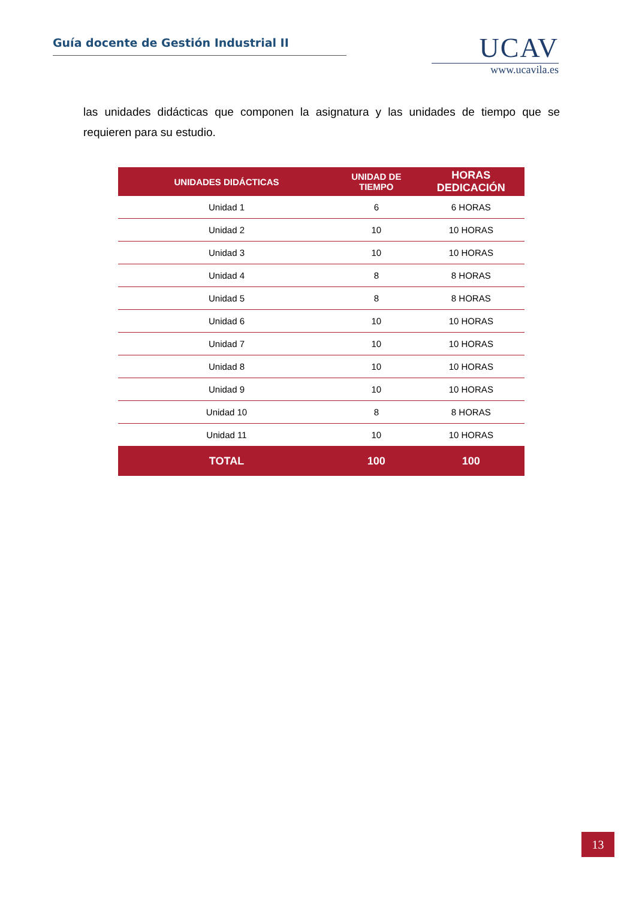Guía docente de Gestión Industrial II
UCAV
www.ucavila.es
las unidades didácticas que componen la asignatura y las unidades de tiempo que se requieren para su estudio.
| UNIDADES DIDÁCTICAS | UNIDAD DE TIEMPO | HORAS DEDICACIÓN |
| --- | --- | --- |
| Unidad 1 | 6 | 6 HORAS |
| Unidad 2 | 10 | 10 HORAS |
| Unidad 3 | 10 | 10 HORAS |
| Unidad 4 | 8 | 8 HORAS |
| Unidad 5 | 8 | 8 HORAS |
| Unidad 6 | 10 | 10 HORAS |
| Unidad 7 | 10 | 10 HORAS |
| Unidad 8 | 10 | 10 HORAS |
| Unidad 9 | 10 | 10 HORAS |
| Unidad 10 | 8 | 8 HORAS |
| Unidad 11 | 10 | 10 HORAS |
| TOTAL | 100 | 100 |
13